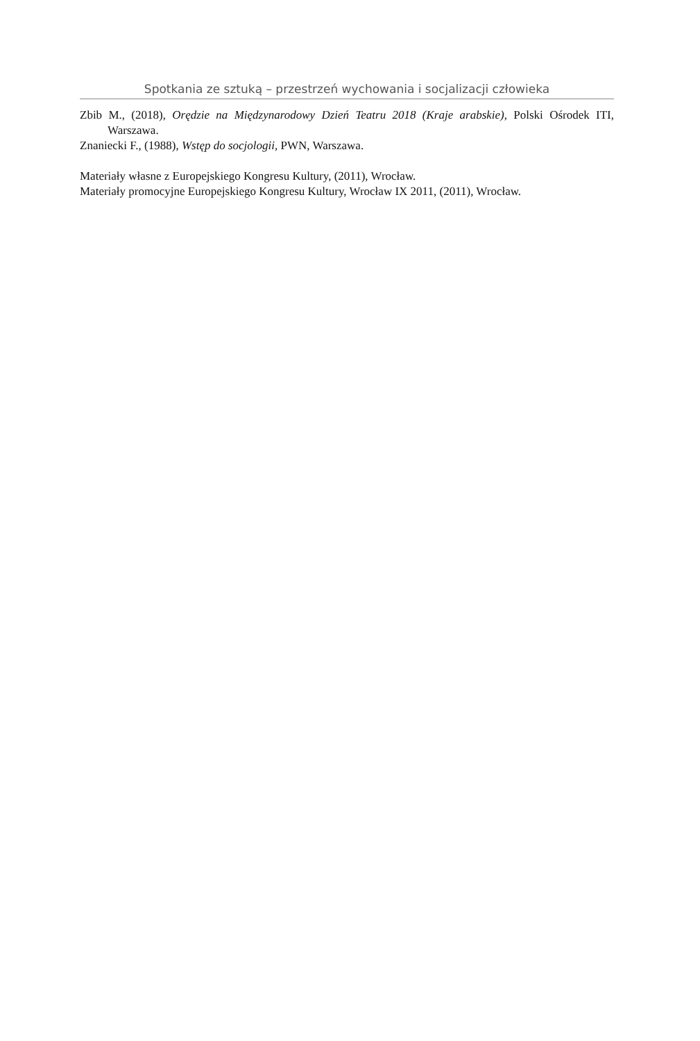Spotkania ze sztuką – przestrzeń wychowania i socjalizacji człowieka
Zbib M., (2018), Orędzie na Międzynarodowy Dzień Teatru 2018 (Kraje arabskie), Polski Ośrodek ITI, Warszawa.
Znaniecki F., (1988), Wstęp do socjologii, PWN, Warszawa.
Materiały własne z Europejskiego Kongresu Kultury, (2011), Wrocław.
Materiały promocyjne Europejskiego Kongresu Kultury, Wrocław IX 2011, (2011), Wrocław.